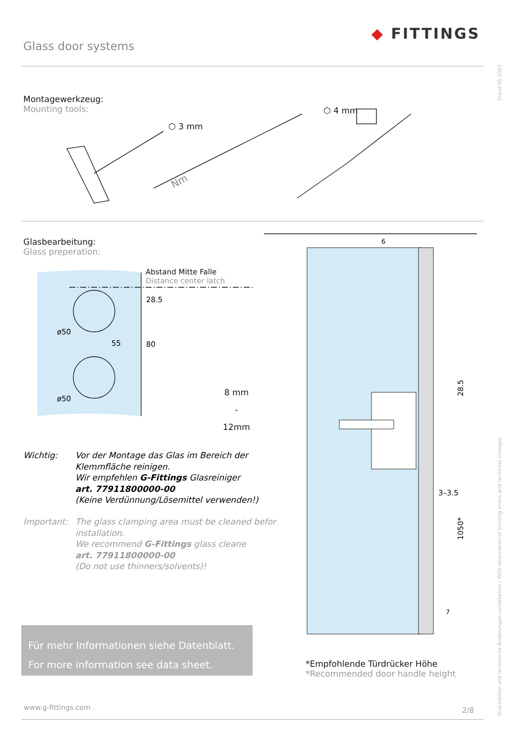Glass door systems
◆ FITTINGS
Stand 05.2022
Montagewerkzeug:
Mounting tools:
⬡ 3 mm
⬡ 4 mm
Nm
Glasbearbeitung:
Glass preperation:
ø50
ø50
55
80
28.5
Abstand Mitte Falle
Distance center latch
8 mm
-
12mm
Wichtig:
Vor der Montage das Glas im Bereich der
Klemmfläche reinigen.
Wir empfehlen G-Fittings Glasreiniger
art. 77911800000-00
(Keine Verdünnung/Lösemittel verwenden!)
Important:
The glass clamping area must be cleaned befor
installation.
We recommend G-Fittings glass cleane
art. 77911800000-00
(Do not use thinners/solvents)!
Für mehr Informationen siehe Datenblatt.
For more information see data sheet.
28.5
3–3.5
1050*
6
7
*Empfohlende Türdrücker Höhe
*Recommended door handle height
Druckfehler und technische Änderungen vorbehalten / With reservation of printing errors and technical changes.
www.g-fittings.com 2/8